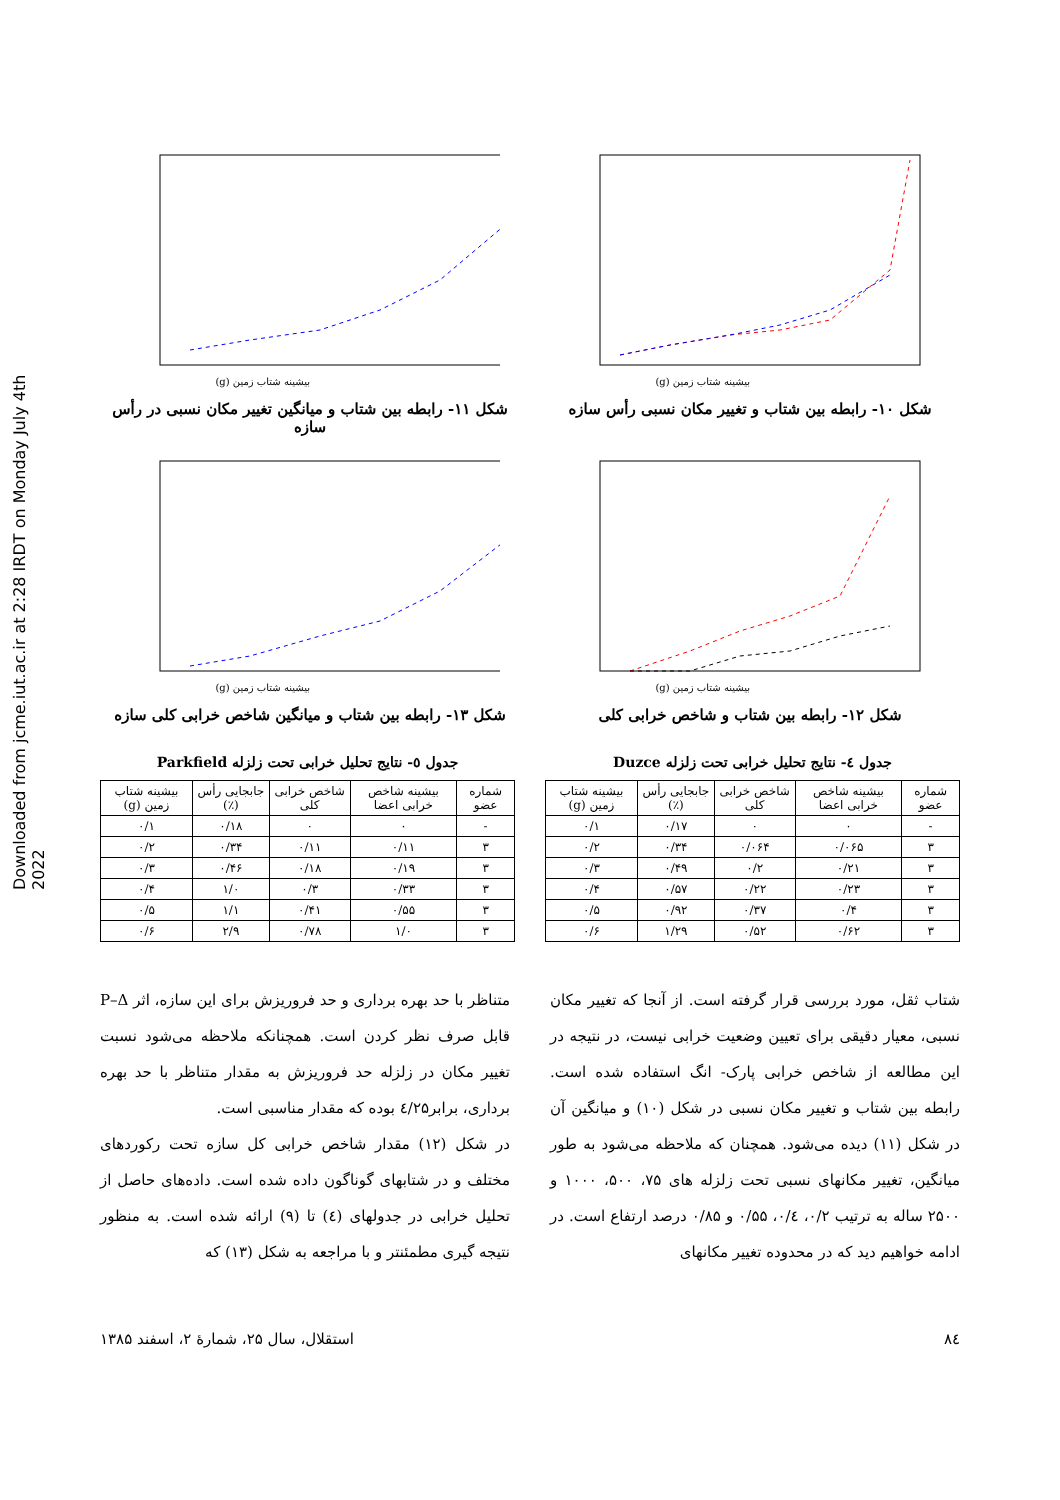Downloaded from jcme.iut.ac.ir at 2:28 IRDT on Monday July 4th 2022
بیشینه شتاب زمین (g)
شکل ۱۰- رابطه بین شتاب و تغییر مکان نسبی رأس سازه
بیشینه شتاب زمین (g)
شکل ۱۱- رابطه بین شتاب و میانگین تغییر مکان نسبی در رأس سازه
بیشینه شتاب زمین (g)
شکل ۱۲- رابطه بین شتاب و شاخص خرابی کلی
بیشینه شتاب زمین (g)
شکل ۱۳- رابطه بین شتاب و میانگین شاخص خرابی کلی سازه
جدول ٤- نتایج تحلیل خرابی تحت زلزله Duzce
| شماره عضو | بیشینه شاخص خرابی اعضا | شاخص خرابی کلی | جابجایی رأس (٪) | بیشینه شتاب زمین (g) |
| --- | --- | --- | --- | --- |
| - | ۰ | ۰ | ۰/۱۷ | ۰/۱ |
| ۳ | ۰/۰۶۵ | ۰/۰۶۴ | ۰/۳۴ | ۰/۲ |
| ۳ | ۰/۲۱ | ۰/۲ | ۰/۴۹ | ۰/۳ |
| ۳ | ۰/۲۳ | ۰/۲۲ | ۰/۵۷ | ۰/۴ |
| ۳ | ۰/۴ | ۰/۳۷ | ۰/۹۲ | ۰/۵ |
| ۳ | ۰/۶۲ | ۰/۵۲ | ۱/۲۹ | ۰/۶ |
جدول ٥- نتایج تحلیل خرابی تحت زلزله Parkfield
| شماره عضو | بیشینه شاخص خرابی اعضا | شاخص خرابی کلی | جابجایی رأس (٪) | بیشینه شتاب زمین (g) |
| --- | --- | --- | --- | --- |
| - | ۰ | ۰ | ۰/۱۸ | ۰/۱ |
| ۳ | ۰/۱۱ | ۰/۱۱ | ۰/۳۴ | ۰/۲ |
| ۳ | ۰/۱۹ | ۰/۱۸ | ۰/۴۶ | ۰/۳ |
| ۳ | ۰/۳۳ | ۰/۳ | ۱/۰ | ۰/۴ |
| ۳ | ۰/۵۵ | ۰/۴۱ | ۱/۱ | ۰/۵ |
| ۳ | ۱/۰ | ۰/۷۸ | ۲/۹ | ۰/۶ |
شتاب ثقل، مورد بررسی قرار گرفته است. از آنجا که تغییر مکان نسبی، معیار دقیقی برای تعیین وضعیت خرابی نیست، در نتیجه در این مطالعه از شاخص خرابی پارک- انگ استفاده شده است. رابطه بین شتاب و تغییر مکان نسبی در شکل (۱۰) و میانگین آن در شکل (۱۱) دیده می‌شود. همچنان که ملاحظه می‌شود به طور میانگین، تغییر مکانهای نسبی تحت زلزله های ۷۵، ۵۰۰، ۱۰۰۰ و ۲۵۰۰ ساله به ترتیب ۰/۲، ۰/٤، ۰/۵۵ و ۰/۸۵ درصد ارتفاع است. در ادامه خواهیم دید که در محدوده تغییر مکانهای
متناظر با حد بهره برداری و حد فروریزش برای این سازه، اثر P–Δ قابل صرف نظر کردن است. همچنانکه ملاحظه می‌شود نسبت تغییر مکان در زلزله حد فروریزش به مقدار متناظر با حد بهره برداری، برابر٤/۲۵ بوده که مقدار مناسبی است.
در شکل (۱۲) مقدار شاخص خرابی کل سازه تحت رکوردهای مختلف و در شتابهای گوناگون داده شده است. داده‌های حاصل از تحلیل خرابی در جدولهای (٤) تا (۹) ارائه شده است. به منظور نتیجه گیری مطمئنتر و با مراجعه به شکل (۱۳) که
۸٤ استقلال، سال ۲۵، شمارهٔ ۲، اسفند ۱۳۸۵